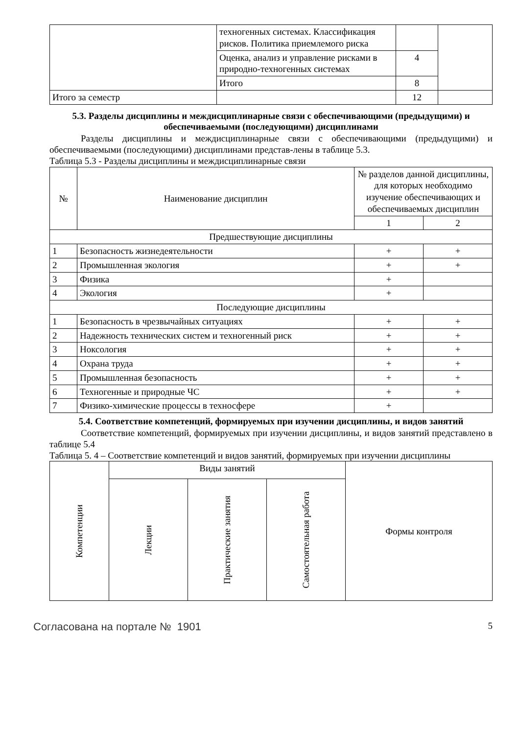| | техногенных системах. Классификация рисков. Политика приемлемого риска | | |
| | Оценка, анализ и управление рисками в природно-техногенных системах | 4 | |
| | Итого | 8 | |
| Итого за семестр | | 12 | |
5.3. Разделы дисциплины и междисциплинарные связи с обеспечивающими (предыдущими) и обеспечиваемыми (последующими) дисциплинами
Разделы дисциплины и междисциплинарные связи с обеспечивающими (предыдущими) и обеспечиваемыми (последующими) дисциплинами представ-лены в таблице 5.3.
Таблица 5.3 - Разделы дисциплины и междисциплинарные связи
| № | Наименование дисциплин | № разделов данной дисциплины, для которых необходимо изучение обеспечивающих и обеспечиваемых дисциплин | |
| --- | --- | --- | --- |
| | | 1 | 2 |
| Предшествующие дисциплины | | | |
| 1 | Безопасность жизнедеятельности | + | + |
| 2 | Промышленная экология | + | + |
| 3 | Физика | + | |
| 4 | Экология | + | |
| Последующие дисциплины | | | |
| 1 | Безопасность в чрезвычайных ситуациях | + | + |
| 2 | Надежность технических систем и техногенный риск | + | + |
| 3 | Ноксология | + | + |
| 4 | Охрана труда | + | + |
| 5 | Промышленная безопасность | + | + |
| 6 | Техногенные и природные ЧС | + | + |
| 7 | Физико-химические процессы в техносфере | + | |
5.4. Соответствие компетенций, формируемых при изучении дисциплины, и видов занятий
Соответствие компетенций, формируемых при изучении дисциплины, и видов занятий представлено в таблице 5.4
Таблица 5. 4 – Соответствие компетенций и видов занятий, формируемых при изучении дисциплины
| Компетенции | Виды занятий | | | Формы контроля |
| --- | --- | --- | --- | --- |
| | Лекции | Практические занятия | Самостоятельная работа | |
Согласована на портале № 1901 5